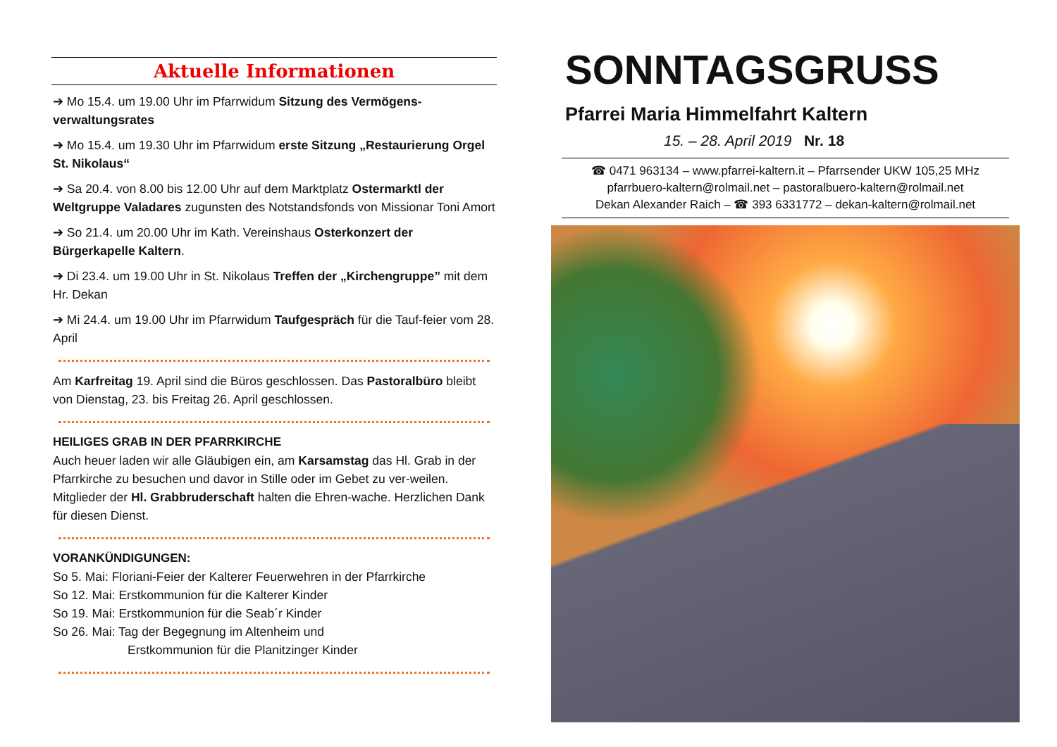Aktuelle Informationen
➔ Mo 15.4. um 19.00 Uhr im Pfarrwidum Sitzung des Vermögens-verwaltungsrates
➔ Mo 15.4. um 19.30 Uhr im Pfarrwidum erste Sitzung „Restaurierung Orgel St. Nikolaus“
➔ Sa 20.4. von 8.00 bis 12.00 Uhr auf dem Marktplatz Ostermarktl der Weltgruppe Valadares zugunsten des Notstandsfonds von Missionar Toni Amort
➔ So 21.4. um 20.00 Uhr im Kath. Vereinshaus Osterkonzert der Bürgerkapelle Kaltern.
➔ Di 23.4. um 19.00 Uhr in St. Nikolaus Treffen der „Kirchengruppe” mit dem Hr. Dekan
➔ Mi 24.4. um 19.00 Uhr im Pfarrwidum Taufgespräch für die Tauf-feier vom 28. April
Am Karfreitag 19. April sind die Büros geschlossen. Das Pastoralbüro bleibt von Dienstag, 23. bis Freitag 26. April geschlossen.
HEILIGES GRAB IN DER PFARRKIRCHE
Auch heuer laden wir alle Gläubigen ein, am Karsamstag das Hl. Grab in der Pfarrkirche zu besuchen und davor in Stille oder im Gebet zu ver-weilen. Mitglieder der Hl. Grabbruderschaft halten die Ehren-wache. Herzlichen Dank für diesen Dienst.
VORANKÜNDIGUNGEN:
So 5. Mai: Floriani-Feier der Kalterer Feuerwehren in der Pfarrkirche
So 12. Mai: Erstkommunion für die Kalterer Kinder
So 19. Mai: Erstkommunion für die Seab´r Kinder
So 26. Mai: Tag der Begegnung im Altenheim und
Erstkommunion für die Planitzinger Kinder
SONNTAGSGRUSS
Pfarrei Maria Himmelfahrt Kaltern
15. – 28. April 2019 Nr. 18
☎ 0471 963134 – www.pfarrei-kaltern.it – Pfarrsender UKW 105,25 MHz
pfarrbuero-kaltern@rolmail.net – pastoralbuero-kaltern@rolmail.net
Dekan Alexander Raich – ☎ 393 6331772 – dekan-kaltern@rolmail.net